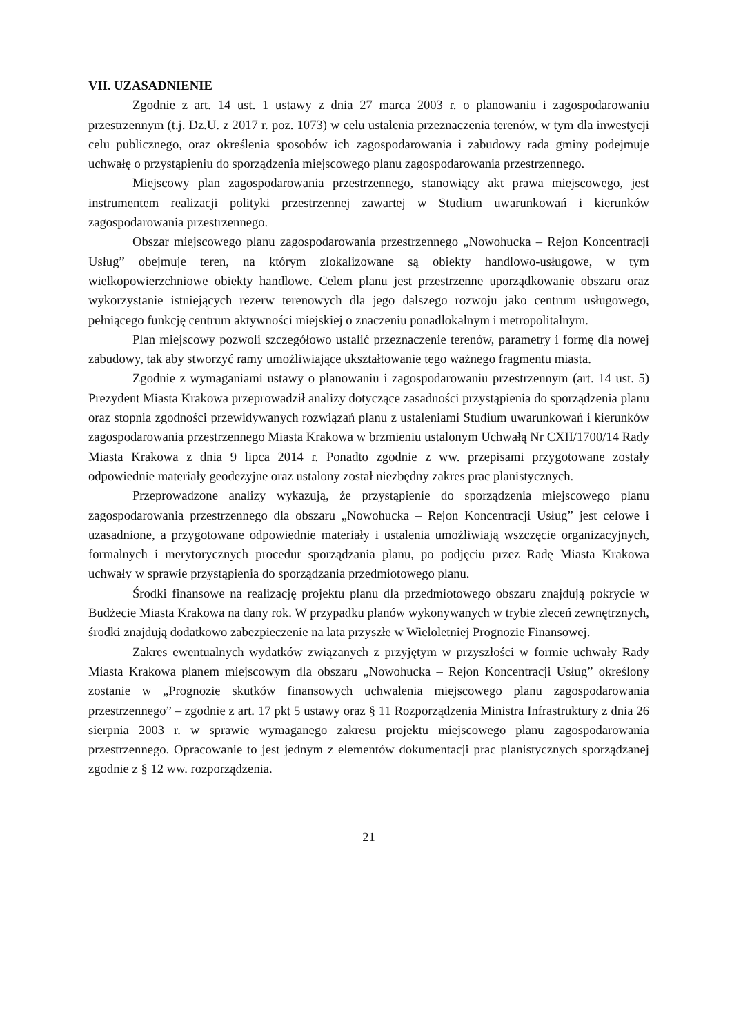VII. UZASADNIENIE
Zgodnie z art. 14 ust. 1 ustawy z dnia 27 marca 2003 r. o planowaniu i zagospodarowaniu przestrzennym (t.j. Dz.U. z 2017 r. poz. 1073) w celu ustalenia przeznaczenia terenów, w tym dla inwestycji celu publicznego, oraz określenia sposobów ich zagospodarowania i zabudowy rada gminy podejmuje uchwałę o przystąpieniu do sporządzenia miejscowego planu zagospodarowania przestrzennego.
Miejscowy plan zagospodarowania przestrzennego, stanowiący akt prawa miejscowego, jest instrumentem realizacji polityki przestrzennej zawartej w Studium uwarunkowań i kierunków zagospodarowania przestrzennego.
Obszar miejscowego planu zagospodarowania przestrzennego „Nowohucka – Rejon Koncentracji Usług” obejmuje teren, na którym zlokalizowane są obiekty handlowo-usługowe, w tym wielkopowierzchniowe obiekty handlowe. Celem planu jest przestrzenne uporządkowanie obszaru oraz wykorzystanie istniejących rezerw terenowych dla jego dalszego rozwoju jako centrum usługowego, pełniącego funkcję centrum aktywności miejskiej o znaczeniu ponadlokalnym i metropolitalnym.
Plan miejscowy pozwoli szczegółowo ustalić przeznaczenie terenów, parametry i formę dla nowej zabudowy, tak aby stworzyć ramy umożliwiające ukształtowanie tego ważnego fragmentu miasta.
Zgodnie z wymaganiami ustawy o planowaniu i zagospodarowaniu przestrzennym (art. 14 ust. 5) Prezydent Miasta Krakowa przeprowadził analizy dotyczące zasadności przystąpienia do sporządzenia planu oraz stopnia zgodności przewidywanych rozwiązań planu z ustaleniami Studium uwarunkowań i kierunków zagospodarowania przestrzennego Miasta Krakowa w brzmieniu ustalonym Uchwałą Nr CXII/1700/14 Rady Miasta Krakowa z dnia 9 lipca 2014 r. Ponadto zgodnie z ww. przepisami przygotowane zostały odpowiednie materiały geodezyjne oraz ustalony został niezbędny zakres prac planistycznych.
Przeprowadzone analizy wykazują, że przystąpienie do sporządzenia miejscowego planu zagospodarowania przestrzennego dla obszaru „Nowohucka – Rejon Koncentracji Usług” jest celowe i uzasadnione, a przygotowane odpowiednie materiały i ustalenia umożliwiają wszczęcie organizacyjnych, formalnych i merytorycznych procedur sporządzania planu, po podjęciu przez Radę Miasta Krakowa uchwały w sprawie przystąpienia do sporządzania przedmiotowego planu.
Środki finansowe na realizację projektu planu dla przedmiotowego obszaru znajdują pokrycie w Budżecie Miasta Krakowa na dany rok. W przypadku planów wykonywanych w trybie zleceń zewnętrznych, środki znajdują dodatkowo zabezpieczenie na lata przyszłe w Wieloletniej Prognozie Finansowej.
Zakres ewentualnych wydatków związanych z przyjętym w przyszłości w formie uchwały Rady Miasta Krakowa planem miejscowym dla obszaru „Nowohucka – Rejon Koncentracji Usług” określony zostanie w „Prognozie skutków finansowych uchwalenia miejscowego planu zagospodarowania przestrzennego” – zgodnie z art. 17 pkt 5 ustawy oraz § 11 Rozporządzenia Ministra Infrastruktury z dnia 26 sierpnia 2003 r. w sprawie wymaganego zakresu projektu miejscowego planu zagospodarowania przestrzennego. Opracowanie to jest jednym z elementów dokumentacji prac planistycznych sporządzanej zgodnie z § 12 ww. rozporządzenia.
21